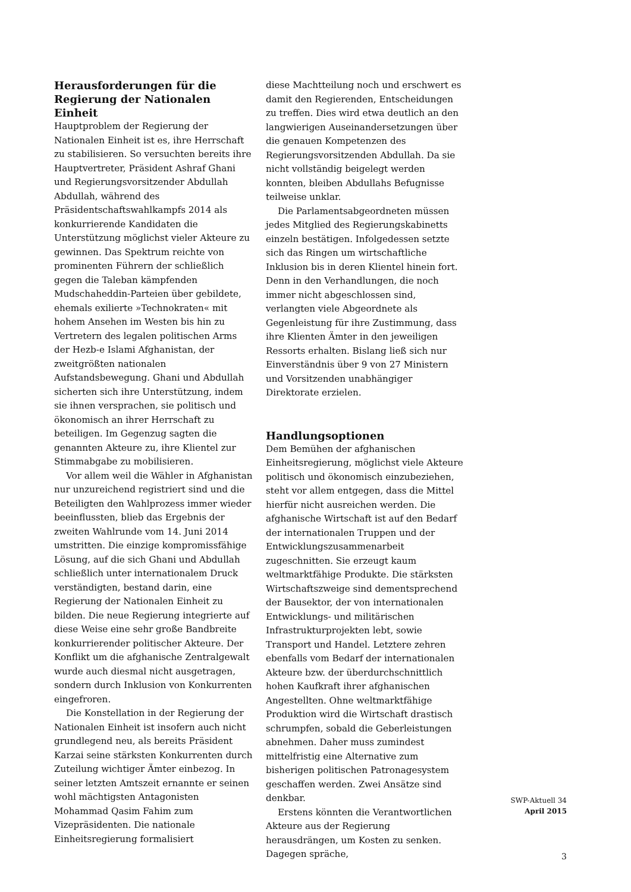Herausforderungen für die Regierung der Nationalen Einheit
Hauptproblem der Regierung der Nationalen Einheit ist es, ihre Herrschaft zu stabilisieren. So versuchten bereits ihre Hauptvertreter, Präsident Ashraf Ghani und Regierungsvorsitzender Abdullah Abdullah, während des Präsidentschaftswahlkampfs 2014 als konkurrierende Kandidaten die Unterstützung möglichst vieler Akteure zu gewinnen. Das Spektrum reichte von prominenten Führern der schließlich gegen die Taleban kämpfenden Mudschaheddin-Parteien über gebildete, ehemals exilierte »Technokraten« mit hohem Ansehen im Westen bis hin zu Vertretern des legalen politischen Arms der Hezb-e Islami Afghanistan, der zweitgrößten nationalen Aufstandsbewegung. Ghani und Abdullah sicherten sich ihre Unterstützung, indem sie ihnen versprachen, sie politisch und ökonomisch an ihrer Herrschaft zu beteiligen. Im Gegenzug sagten die genannten Akteure zu, ihre Klientel zur Stimmabgabe zu mobilisieren.
Vor allem weil die Wähler in Afghanistan nur unzureichend registriert sind und die Beteiligten den Wahlprozess immer wieder beeinflussten, blieb das Ergebnis der zweiten Wahlrunde vom 14. Juni 2014 umstritten. Die einzige kompromissfähige Lösung, auf die sich Ghani und Abdullah schließlich unter internationalem Druck verständigten, bestand darin, eine Regierung der Nationalen Einheit zu bilden. Die neue Regierung integrierte auf diese Weise eine sehr große Bandbreite konkurrierender politischer Akteure. Der Konflikt um die afghanische Zentralgewalt wurde auch diesmal nicht ausgetragen, sondern durch Inklusion von Konkurrenten eingefroren.
Die Konstellation in der Regierung der Nationalen Einheit ist insofern auch nicht grundlegend neu, als bereits Präsident Karzai seine stärksten Konkurrenten durch Zuteilung wichtiger Ämter einbezog. In seiner letzten Amtszeit ernannte er seinen wohl mächtigsten Antagonisten Mohammad Qasim Fahim zum Vizepräsidenten. Die nationale Einheitsregierung formalisiert
diese Machtteilung noch und erschwert es damit den Regierenden, Entscheidungen zu treffen. Dies wird etwa deutlich an den langwierigen Auseinandersetzungen über die genauen Kompetenzen des Regierungsvorsitzenden Abdullah. Da sie nicht vollständig beigelegt werden konnten, bleiben Abdullahs Befugnisse teilweise unklar.
Die Parlamentsabgeordneten müssen jedes Mitglied des Regierungskabinetts einzeln bestätigen. Infolgedessen setzte sich das Ringen um wirtschaftliche Inklusion bis in deren Klientel hinein fort. Denn in den Verhandlungen, die noch immer nicht abgeschlossen sind, verlangten viele Abgeordnete als Gegenleistung für ihre Zustimmung, dass ihre Klienten Ämter in den jeweiligen Ressorts erhalten. Bislang ließ sich nur Einverständnis über 9 von 27 Ministern und Vorsitzenden unabhängiger Direktorate erzielen.
Handlungsoptionen
Dem Bemühen der afghanischen Einheitsregierung, möglichst viele Akteure politisch und ökonomisch einzubeziehen, steht vor allem entgegen, dass die Mittel hierfür nicht ausreichen werden. Die afghanische Wirtschaft ist auf den Bedarf der internationalen Truppen und der Entwicklungszusammenarbeit zugeschnitten. Sie erzeugt kaum weltmarktfähige Produkte. Die stärksten Wirtschaftszweige sind dementsprechend der Bausektor, der von internationalen Entwicklungs- und militärischen Infrastrukturprojekten lebt, sowie Transport und Handel. Letztere zehren ebenfalls vom Bedarf der internationalen Akteure bzw. der überdurchschnittlich hohen Kaufkraft ihrer afghanischen Angestellten. Ohne weltmarktfähige Produktion wird die Wirtschaft drastisch schrumpfen, sobald die Geberleistungen abnehmen. Daher muss zumindest mittelfristig eine Alternative zum bisherigen politischen Patronagesystem geschaffen werden. Zwei Ansätze sind denkbar.
Erstens könnten die Verantwortlichen Akteure aus der Regierung herausdrängen, um Kosten zu senken. Dagegen spräche,
SWP-Aktuell 34
April 2015
3